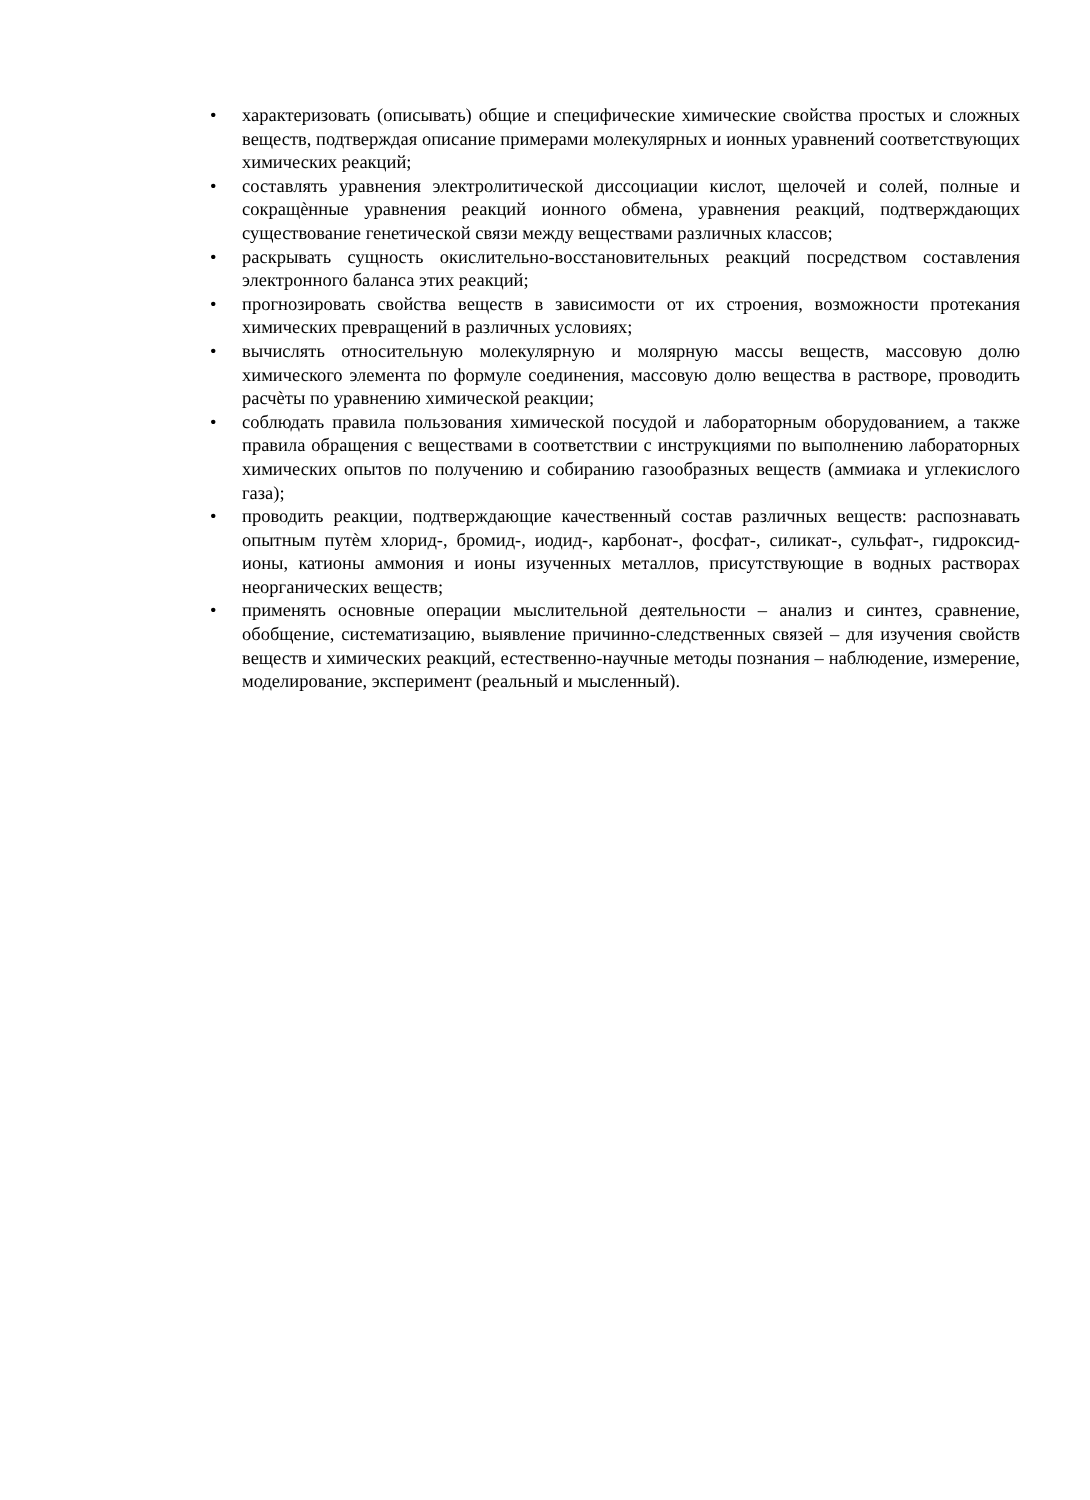• характеризовать (описывать) общие и специфические химические свойства простых и сложных веществ, подтверждая описание примерами молекулярных и ионных уравнений соответствующих химических реакций;
• составлять уравнения электролитической диссоциации кислот, щелочей и солей, полные и сокращѐнные уравнения реакций ионного обмена, уравнения реакций, подтверждающих существование генетической связи между веществами различных классов;
• раскрывать сущность окислительно-восстановительных реакций посредством составления электронного баланса этих реакций;
• прогнозировать свойства веществ в зависимости от их строения, возможности протекания химических превращений в различных условиях;
• вычислять относительную молекулярную и молярную массы веществ, массовую долю химического элемента по формуле соединения, массовую долю вещества в растворе, проводить расчѐты по уравнению химической реакции;
• соблюдать правила пользования химической посудой и лабораторным оборудованием, а также правила обращения с веществами в соответствии с инструкциями по выполнению лабораторных химических опытов по получению и собиранию газообразных веществ (аммиака и углекислого газа);
• проводить реакции, подтверждающие качественный состав различных веществ: распознавать опытным путѐм хлорид-, бромид-, иодид-, карбонат-, фосфат-, силикат-, сульфат-, гидроксид-ионы, катионы аммония и ионы изученных металлов, присутствующие в водных растворах неорганических веществ;
• применять основные операции мыслительной деятельности – анализ и синтез, сравнение, обобщение, систематизацию, выявление причинно-следственных связей – для изучения свойств веществ и химических реакций, естественно-научные методы познания – наблюдение, измерение, моделирование, эксперимент (реальный и мысленный).